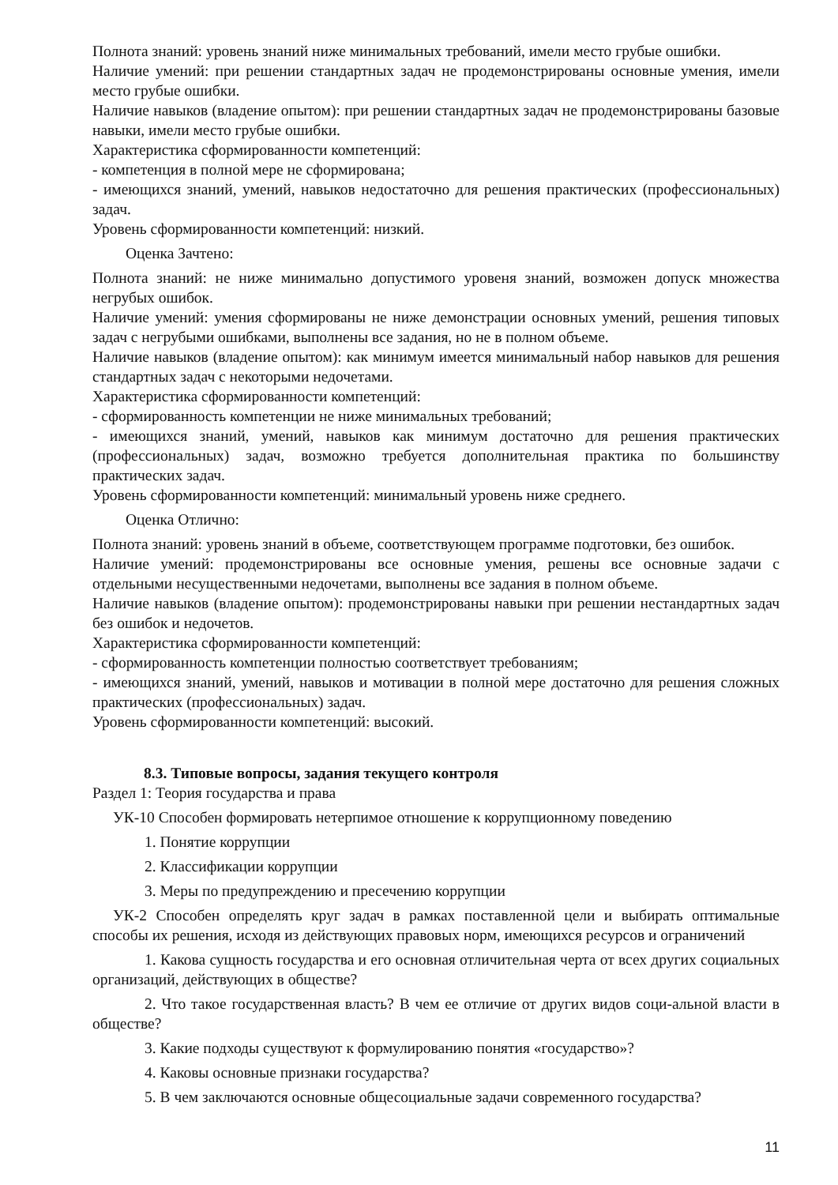Полнота знаний: уровень знаний ниже минимальных требований, имели место грубые ошибки.
Наличие умений: при решении стандартных задач не продемонстрированы основные умения, имели место грубые ошибки.
Наличие навыков (владение опытом): при решении стандартных задач не продемонстрированы базовые навыки, имели место грубые ошибки.
Характеристика сформированности компетенций:
- компетенция в полной мере не сформирована;
- имеющихся знаний, умений, навыков недостаточно для решения практических (профессиональных) задач.
Уровень сформированности компетенций: низкий.
Оценка Зачтено:
Полнота знаний: не ниже минимально допустимого уровеня знаний, возможен допуск множества негрубых ошибок.
Наличие умений: умения сформированы не ниже демонстрации основных умений, решения типовых задач с негрубыми ошибками, выполнены все задания, но не в полном объеме.
Наличие навыков (владение опытом): как минимум имеется минимальный набор навыков для решения стандартных задач с некоторыми недочетами.
Характеристика сформированности компетенций:
- сформированность компетенции не ниже минимальных требований;
- имеющихся знаний, умений, навыков как минимум достаточно для решения практических (профессиональных) задач, возможно требуется дополнительная практика по большинству практических задач.
Уровень сформированности компетенций: минимальный уровень ниже среднего.
Оценка Отлично:
Полнота знаний: уровень знаний в объеме, соответствующем программе подготовки, без ошибок.
Наличие умений: продемонстрированы все основные умения, решены все основные задачи с отдельными несущественными недочетами, выполнены все задания в полном объеме.
Наличие навыков (владение опытом): продемонстрированы навыки при решении нестандартных задач без ошибок и недочетов.
Характеристика сформированности компетенций:
- сформированность компетенции полностью соответствует требованиям;
- имеющихся знаний, умений, навыков и мотивации в полной мере достаточно для решения сложных практических (профессиональных) задач.
Уровень сформированности компетенций: высокий.
8.3. Типовые вопросы, задания текущего контроля
Раздел 1: Теория государства и права
УК-10 Способен формировать нетерпимое отношение к коррупционному поведению
1. Понятие коррупции
2. Классификации коррупции
3. Меры по предупреждению и пресечению коррупции
УК-2 Способен определять круг задач в рамках поставленной цели и выбирать оптимальные способы их решения, исходя из действующих правовых норм, имеющихся ресурсов и ограничений
1. Какова сущность государства и его основная отличительная черта от всех других социальных организаций, действующих в обществе?
2. Что такое государственная власть? В чем ее отличие от других видов соци-альной власти в обществе?
3. Какие подходы существуют к формулированию понятия «государство»?
4. Каковы основные признаки государства?
5. В чем заключаются основные общесоциальные задачи современного государства?
11